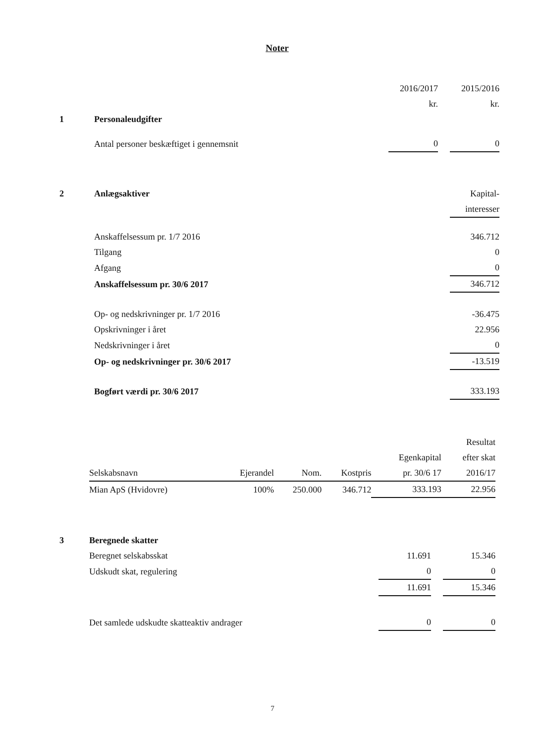Noter
| | | 2016/2017 | | 2015/2016 |
| | | kr. | | kr. |
| 1 | Personaleudgifter | | | |
| | Antal personer beskæftiget i gennemsnit | 0 | | 0 |
| 2 | Anlægsaktiver | | | Kapital- |
| | | | | interesser |
| | Anskaffelsessum pr. 1/7 2016 | | | 346.712 |
| | Tilgang | | | 0 |
| | Afgang | | | 0 |
| | Anskaffelsessum pr. 30/6 2017 | | | 346.712 |
| | Op- og nedskrivninger pr. 1/7 2016 | | | -36.475 |
| | Opskrivninger i året | | | 22.956 |
| | Nedskrivninger i året | | | 0 |
| | Op- og nedskrivninger pr. 30/6 2017 | | | -13.519 |
| | Bogført værdi pr. 30/6 2017 | | | 333.193 |
| | | | | | Resultat |
| | | | | Egenkapital | efter skat |
| Selskabsnavn | Ejerandel | Nom. | Kostpris | pr. 30/6 17 | 2016/17 |
| Mian ApS (Hvidovre) | 100% | 250.000 | 346.712 | 333.193 | 22.956 |
| 3 | Beregnede skatter | | | |
| | Beregnet selskabsskat | 11.691 | | 15.346 |
| | Udskudt skat, regulering | 0 | | 0 |
| | | 11.691 | | 15.346 |
| | Det samlede udskudte skatteaktiv andrager | 0 | | 0 |
7